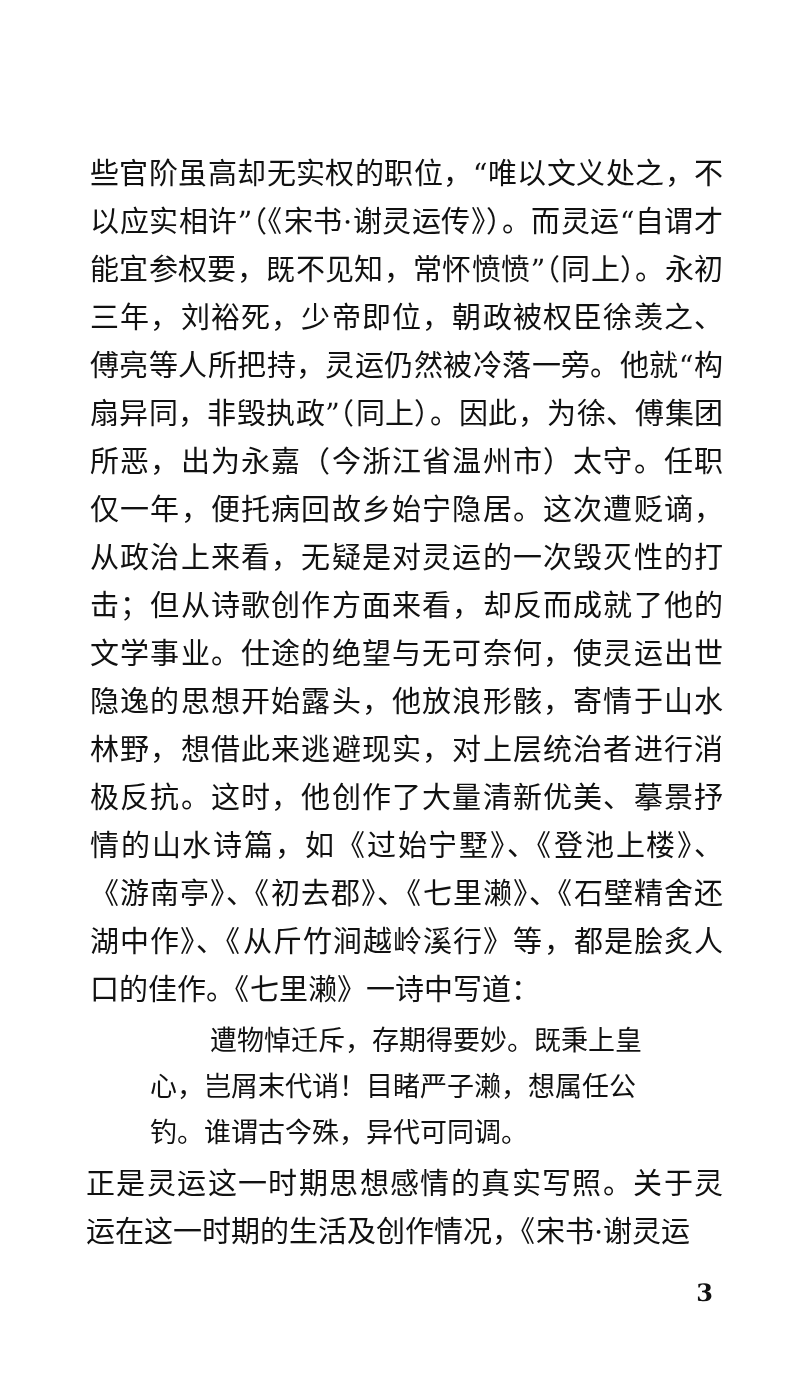些官阶虽高却无实权的职位，“唯以文义处之，不以应实相许”（《宋书·谢灵运传》）。而灵运“自谓才能宜参权要，既不见知，常怀愤愤”（同上）。永初三年，刘裕死，少帝即位，朝政被权臣徐羡之、傅亮等人所把持，灵运仍然被冷落一旁。他就“构扇异同，非毁执政”（同上）。因此，为徐、傅集团所恶，出为永嘉（今浙江省温州市）太守。任职仅一年，便托病回故乡始宁隐居。这次遭贬谪，从政治上来看，无疑是对灵运的一次毁灭性的打击；但从诗歌创作方面来看，却反而成就了他的文学事业。仕途的绝望与无可奈何，使灵运出世隐逸的思想开始露头，他放浪形骸，寄情于山水林野，想借此来逃避现实，对上层统治者进行消极反抗。这时，他创作了大量清新优美、摹景抒情的山水诗篇，如《过始宁墅》、《登池上楼》、《游南亭》、《初去郡》、《七里濑》、《石壁精舍还湖中作》、《从斤竹涧越岭溪行》等，都是脍炙人口的佳作。《七里濑》一诗中写道：
遭物悼迁斥，存期得要妙。既秉上皇
心，岂屑末代诮！目睹严子濑，想属任公
钓。谁谓古今殊，异代可同调。
正是灵运这一时期思想感情的真实写照。关于灵运在这一时期的生活及创作情况，《宋书·谢灵运
3